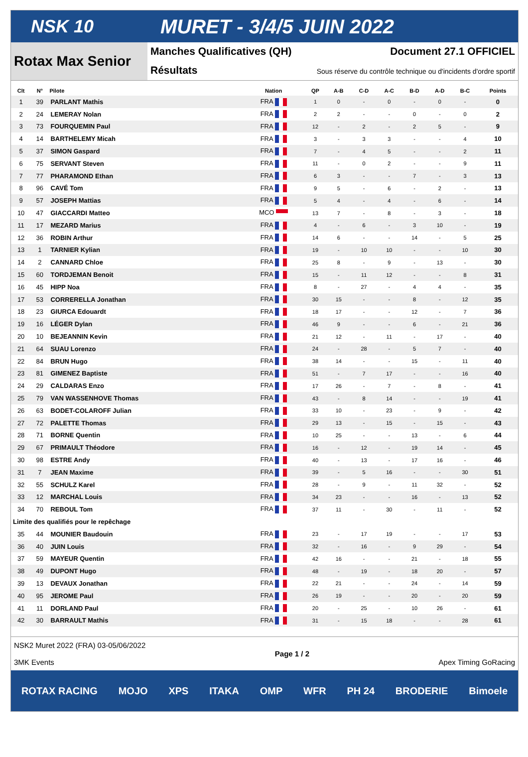NSK 10 MURET - 3/4/5 JUIN 2022
Rotax Max Senior
Manches Qualificatives (QH) Document 27.1 OFFICIEL
Résultats Sous réserve du contrôle technique ou d'incidents d'ordre sportif
| Clt | N° | Pilote | Nation | QP | A-B | C-D | A-C | B-D | A-D | B-C | Points |
| --- | --- | --- | --- | --- | --- | --- | --- | --- | --- | --- | --- |
| 1 | 39 | PARLANT Mathis | FRA | 1 | 0 | - | 0 | - | 0 | - | 0 |
| 2 | 24 | LEMERAY Nolan | FRA | 2 | 2 | - | - | 0 | - | 0 | 2 |
| 3 | 73 | FOURQUEMIN Paul | FRA | 12 | - | 2 | - | 2 | 5 | - | 9 |
| 4 | 14 | BARTHELEMY Micah | FRA | 3 | - | 3 | 3 | - | - | 4 | 10 |
| 5 | 37 | SIMON Gaspard | FRA | 7 | - | 4 | 5 | - | - | 2 | 11 |
| 6 | 75 | SERVANT Steven | FRA | 11 | - | 0 | 2 | - | - | 9 | 11 |
| 7 | 77 | PHARAMOND Ethan | FRA | 6 | 3 | - | - | 7 | - | 3 | 13 |
| 8 | 96 | CAVÉ Tom | FRA | 9 | 5 | - | 6 | - | 2 | - | 13 |
| 9 | 57 | JOSEPH Mattias | FRA | 5 | 4 | - | 4 | - | 6 | - | 14 |
| 10 | 47 | GIACCARDI Matteo | MCO | 13 | 7 | - | 8 | - | 3 | - | 18 |
| 11 | 17 | MEZARD Marius | FRA | 4 | - | 6 | - | 3 | 10 | - | 19 |
| 12 | 36 | ROBIN Arthur | FRA | 14 | 6 | - | - | 14 | - | 5 | 25 |
| 13 | 1 | TARNIER Kylian | FRA | 19 | - | 10 | 10 | - | - | 10 | 30 |
| 14 | 2 | CANNARD Chloe | FRA | 25 | 8 | - | 9 | - | 13 | - | 30 |
| 15 | 60 | TORDJEMAN Benoit | FRA | 15 | - | 11 | 12 | - | - | 8 | 31 |
| 16 | 45 | HIPP Noa | FRA | 8 | - | 27 | - | 4 | 4 | - | 35 |
| 17 | 53 | CORRERELLA Jonathan | FRA | 30 | 15 | - | - | 8 | - | 12 | 35 |
| 18 | 23 | GIURCA Edouardt | FRA | 18 | 17 | - | - | 12 | - | 7 | 36 |
| 19 | 16 | LÉGER Dylan | FRA | 46 | 9 | - | - | 6 | - | 21 | 36 |
| 20 | 10 | BEJEANNIN Kevin | FRA | 21 | 12 | - | 11 | - | 17 | - | 40 |
| 21 | 64 | SUAU Lorenzo | FRA | 24 | - | 28 | - | 5 | 7 | - | 40 |
| 22 | 84 | BRUN Hugo | FRA | 38 | 14 | - | - | 15 | - | 11 | 40 |
| 23 | 81 | GIMENEZ Baptiste | FRA | 51 | - | 7 | 17 | - | - | 16 | 40 |
| 24 | 29 | CALDARAS Enzo | FRA | 17 | 26 | - | 7 | - | 8 | - | 41 |
| 25 | 79 | VAN WASSENHOVE Thomas | FRA | 43 | - | 8 | 14 | - | - | 19 | 41 |
| 26 | 63 | BODET-COLAROFF Julian | FRA | 33 | 10 | - | 23 | - | 9 | - | 42 |
| 27 | 72 | PALETTE Thomas | FRA | 29 | 13 | - | 15 | - | 15 | - | 43 |
| 28 | 71 | BORNE Quentin | FRA | 10 | 25 | - | - | 13 | - | 6 | 44 |
| 29 | 67 | PRIMAULT Théodore | FRA | 16 | - | 12 | - | 19 | 14 | - | 45 |
| 30 | 98 | ESTRE Andy | FRA | 40 | - | 13 | - | 17 | 16 | - | 46 |
| 31 | 7 | JEAN Maxime | FRA | 39 | - | 5 | 16 | - | - | 30 | 51 |
| 32 | 55 | SCHULZ Karel | FRA | 28 | - | 9 | - | 11 | 32 | - | 52 |
| 33 | 12 | MARCHAL Louis | FRA | 34 | 23 | - | - | 16 | - | 13 | 52 |
| 34 | 70 | REBOUL Tom | FRA | 37 | 11 | - | 30 | - | 11 | - | 52 |
| Limite des qualifiés pour le repêchage | | | | | | | | | | | |
| 35 | 44 | MOUNIER Baudouin | FRA | 23 | - | 17 | 19 | - | - | 17 | 53 |
| 36 | 40 | JUIN Louis | FRA | 32 | - | 16 | - | 9 | 29 | - | 54 |
| 37 | 59 | MAYEUR Quentin | FRA | 42 | 16 | - | - | 21 | - | 18 | 55 |
| 38 | 49 | DUPONT Hugo | FRA | 48 | - | 19 | - | 18 | 20 | - | 57 |
| 39 | 13 | DEVAUX Jonathan | FRA | 22 | 21 | - | - | 24 | - | 14 | 59 |
| 40 | 95 | JEROME Paul | FRA | 26 | 19 | - | - | 20 | - | 20 | 59 |
| 41 | 11 | DORLAND Paul | FRA | 20 | - | 25 | - | 10 | 26 | - | 61 |
| 42 | 30 | BARRAULT Mathis | FRA | 31 | - | 15 | 18 | - | - | 28 | 61 |
NSK2 Muret 2022 (FRA) 03-05/06/2022
3MK Events
Page 1 / 2 Apex Timing GoRacing
ROTAX RACING MOJO XPS ITAKA OMP WFR PH 24 BRODERIE Bimoele